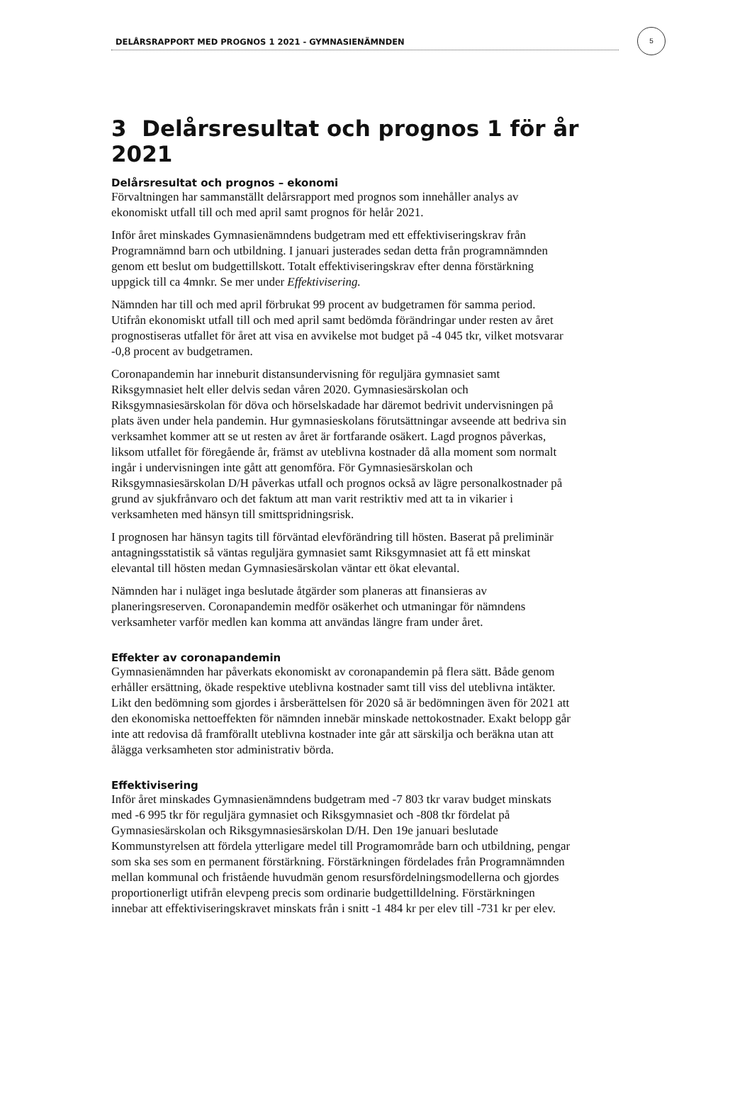5
DELÅRSRAPPORT MED PROGNOS 1 2021 - GYMNASIENÄMNDEN
3 Delårsresultat och prognos 1 för år 2021
Delårsresultat och prognos – ekonomi
Förvaltningen har sammanställt delårsrapport med prognos som innehåller analys av ekonomiskt utfall till och med april samt prognos för helår 2021.
Inför året minskades Gymnasienämndens budgetram med ett effektiviseringskrav från Programnämnd barn och utbildning. I januari justerades sedan detta från programnämnden genom ett beslut om budgettillskott. Totalt effektiviseringskrav efter denna förstärkning uppgick till ca 4mnkr. Se mer under Effektivisering.
Nämnden har till och med april förbrukat 99 procent av budgetramen för samma period. Utifrån ekonomiskt utfall till och med april samt bedömda förändringar under resten av året prognostiseras utfallet för året att visa en avvikelse mot budget på -4 045 tkr, vilket motsvarar -0,8 procent av budgetramen.
Coronapandemin har inneburit distansundervisning för reguljära gymnasiet samt Riksgymnasiet helt eller delvis sedan våren 2020. Gymnasiesärskolan och Riksgymnasiesärskolan för döva och hörselskadade har däremot bedrivit undervisningen på plats även under hela pandemin. Hur gymnasieskolans förutsättningar avseende att bedriva sin verksamhet kommer att se ut resten av året är fortfarande osäkert. Lagd prognos påverkas, liksom utfallet för föregående år, främst av uteblivna kostnader då alla moment som normalt ingår i undervisningen inte gått att genomföra. För Gymnasiesärskolan och Riksgymnasiesärskolan D/H påverkas utfall och prognos också av lägre personalkostnader på grund av sjukfrånvaro och det faktum att man varit restriktiv med att ta in vikarier i verksamheten med hänsyn till smittspridningsrisk.
I prognosen har hänsyn tagits till förväntad elevförändring till hösten. Baserat på preliminär antagningsstatistik så väntas reguljära gymnasiet samt Riksgymnasiet att få ett minskat elevantal till hösten medan Gymnasiesärskolan väntar ett ökat elevantal.
Nämnden har i nuläget inga beslutade åtgärder som planeras att finansieras av planeringsreserven. Coronapandemin medför osäkerhet och utmaningar för nämndens verksamheter varför medlen kan komma att användas längre fram under året.
Effekter av coronapandemin
Gymnasienämnden har påverkats ekonomiskt av coronapandemin på flera sätt. Både genom erhåller ersättning, ökade respektive uteblivna kostnader samt till viss del uteblivna intäkter. Likt den bedömning som gjordes i årsberättelsen för 2020 så är bedömningen även för 2021 att den ekonomiska nettoeffekten för nämnden innebär minskade nettokostnader. Exakt belopp går inte att redovisa då framförallt uteblivna kostnader inte går att särskilja och beräkna utan att ålägga verksamheten stor administrativ börda.
Effektivisering
Inför året minskades Gymnasienämndens budgetram med -7 803 tkr varav budget minskats med -6 995 tkr för reguljära gymnasiet och Riksgymnasiet och -808 tkr fördelat på Gymnasiesärskolan och Riksgymnasiesärskolan D/H. Den 19e januari beslutade Kommunstyrelsen att fördela ytterligare medel till Programområde barn och utbildning, pengar som ska ses som en permanent förstärkning. Förstärkningen fördelades från Programnämnden mellan kommunal och fristående huvudmän genom resursfördelningsmodellerna och gjordes proportionerligt utifrån elevpeng precis som ordinarie budgettilldelning. Förstärkningen innebar att effektiviseringskravet minskats från i snitt -1 484 kr per elev till -731 kr per elev.